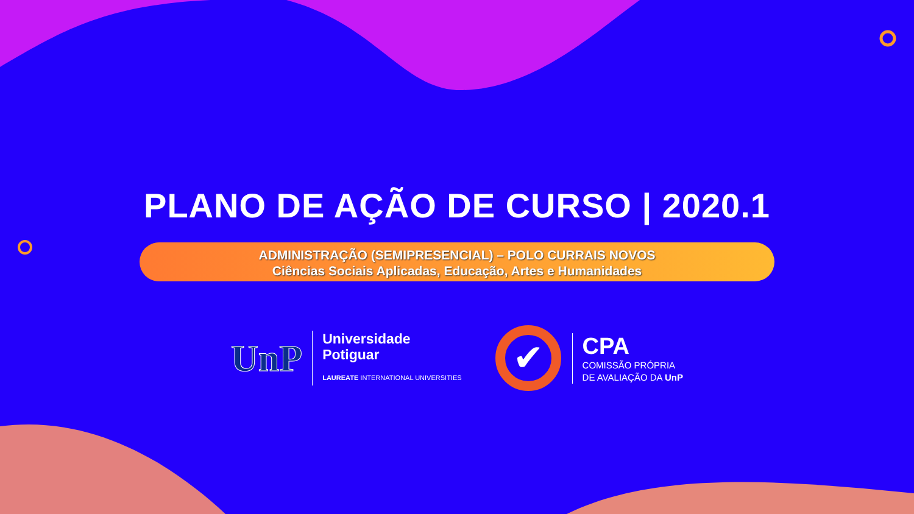PLANO DE AÇÃO DE CURSO | 2020.1
ADMINISTRAÇÃO (SEMIPRESENCIAL) – POLO CURRAIS NOVOS
Ciências Sociais Aplicadas, Educação, Artes e Humanidades
UnP
Universidade
Potiguar
LAUREATE INTERNATIONAL UNIVERSITIES
✔
CPA
COMISSÃO PRÓPRIA
DE AVALIAÇÃO DA UnP